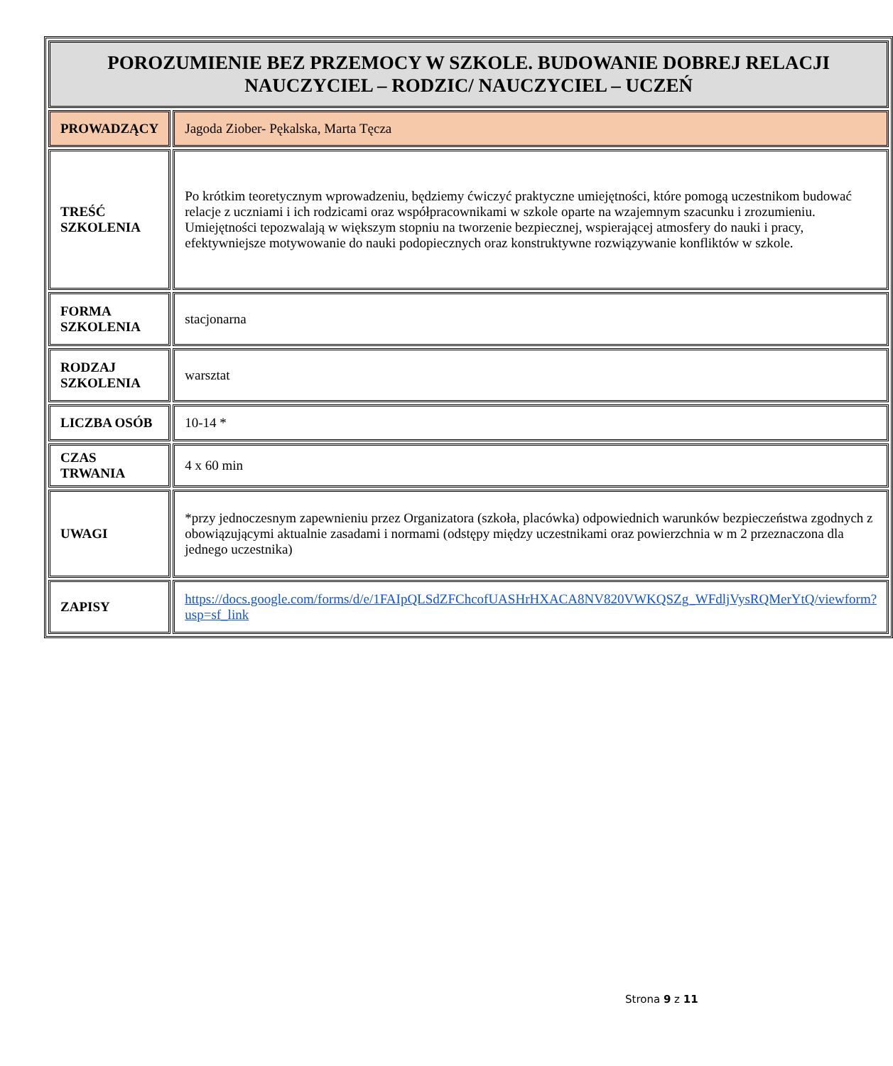| POROZUMIENIE BEZ PRZEMOCY W SZKOLE. BUDOWANIE DOBREJ RELACJI NAUCZYCIEL – RODZIC/ NAUCZYCIEL – UCZEŃ | |
| --- | --- |
| PROWADZĄCY | Jagoda Ziober- Pękalska, Marta Tęcza |
| TREŚĆ SZKOLENIA | Po krótkim teoretycznym wprowadzeniu, będziemy ćwiczyć praktyczne umiejętności, które pomogą uczestnikom budować relacje z uczniami i ich rodzicami oraz współpracownikami w szkole oparte na wzajemnym szacunku i zrozumieniu. Umiejętności tepozwalają w większym stopniu na tworzenie bezpiecznej, wspierającej atmosfery do nauki i pracy, efektywniejsze motywowanie do nauki podopiecznych oraz konstruktywne rozwiązywanie konfliktów w szkole. |
| FORMA SZKOLENIA | stacjonarna |
| RODZAJ SZKOLENIA | warsztat |
| LICZBA OSÓB | 10-14 * |
| CZAS TRWANIA | 4 x 60 min |
| UWAGI | *przy jednoczesnym zapewnieniu przez Organizatora (szkoła, placówka) odpowiednich warunków bezpieczeństwa zgodnych z obowiązującymi aktualnie zasadami i normami (odstępy między uczestnikami oraz powierzchnia w m 2 przeznaczona dla jednego uczestnika) |
| ZAPISY | https://docs.google.com/forms/d/e/1FAIpQLSdZFChcofUASHrHXACA8NV820VWKQSZg_WFdljVysRQMerYtQ/viewform?usp=sf_link |
Strona 9 z 11